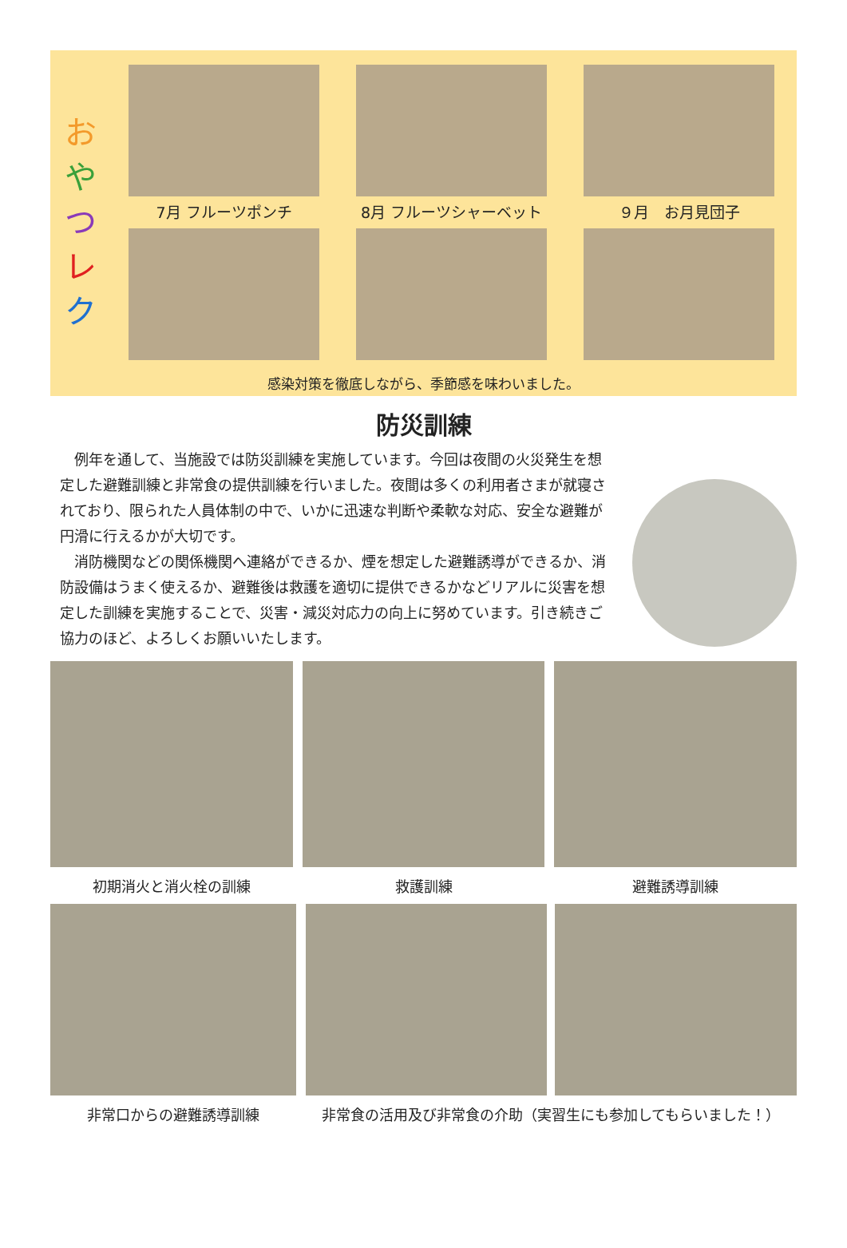お
や
つ
レ
ク
7月 フルーツポンチ
8月 フルーツシャーベット
９月　お月見団子
感染対策を徹底しながら、季節感を味わいました。
防災訓練
　例年を通して、当施設では防災訓練を実施しています。今回は夜間の火災発生を想定した避難訓練と非常食の提供訓練を行いました。夜間は多くの利用者さまが就寝されており、限られた人員体制の中で、いかに迅速な判断や柔軟な対応、安全な避難が円滑に行えるかが大切です。
　消防機関などの関係機関へ連絡ができるか、煙を想定した避難誘導ができるか、消防設備はうまく使えるか、避難後は救護を適切に提供できるかなどリアルに災害を想定した訓練を実施することで、災害・減災対応力の向上に努めています。引き続きご協力のほど、よろしくお願いいたします。
初期消火と消火栓の訓練 救護訓練 避難誘導訓練
非常口からの避難誘導訓練 非常食の活用及び非常食の介助（実習生にも参加してもらいました！）